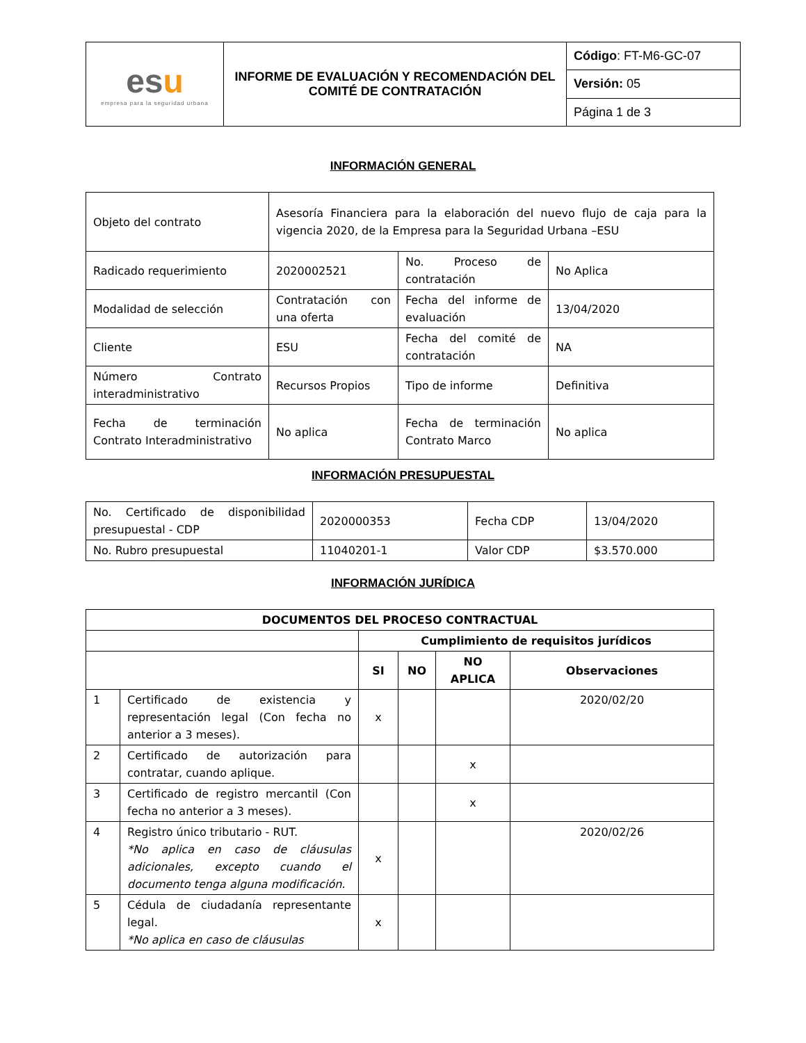| es u empresa para la seguridad urbana | INFORME DE EVALUACIÓN Y RECOMENDACIÓN DEL COMITÉ DE CONTRATACIÓN | Código : FT-M6-GC-07 |
| | | Versión: 05 |
| | | Página 1 de 3 |
INFORMACIÓN GENERAL
| Objeto del contrato | Asesoría Financiera para la elaboración del nuevo flujo de caja para la vigencia 2020, de la Empresa para la Seguridad Urbana –ESU | | |
| Radicado requerimiento | 2020002521 | No. Proceso de contratación | No Aplica |
| Modalidad de selección | Contratación con una oferta | Fecha del informe de evaluación | 13/04/2020 |
| Cliente | ESU | Fecha del comité de contratación | NA |
| Número Contrato interadministrativo | Recursos Propios | Tipo de informe | Definitiva |
| Fecha de terminación Contrato Interadministrativo | No aplica | Fecha de terminación Contrato Marco | No aplica |
INFORMACIÓN PRESUPUESTAL
| No. Certificado de disponibilidad presupuestal - CDP | 2020000353 | Fecha CDP | 13/04/2020 |
| No. Rubro presupuestal | 11040201-1 | Valor CDP | $3.570.000 |
INFORMACIÓN JURÍDICA
| DOCUMENTOS DEL PROCESO CONTRACTUAL | | | | | |
| --- | --- | --- | --- | --- | --- |
| | | Cumplimiento de requisitos jurídicos | | | |
| | | SI | NO | NO APLICA | Observaciones |
| 1 | Certificado de existencia y representación legal (Con fecha no anterior a 3 meses). | x | | | 2020/02/20 |
| 2 | Certificado de autorización para contratar, cuando aplique. | | | x | |
| 3 | Certificado de registro mercantil (Con fecha no anterior a 3 meses). | | | x | |
| 4 | Registro único tributario - RUT. *No aplica en caso de cláusulas adicionales, excepto cuando el documento tenga alguna modificación. | x | | | 2020/02/26 |
| 5 | Cédula de ciudadanía representante legal. *No aplica en caso de cláusulas | x | | | |